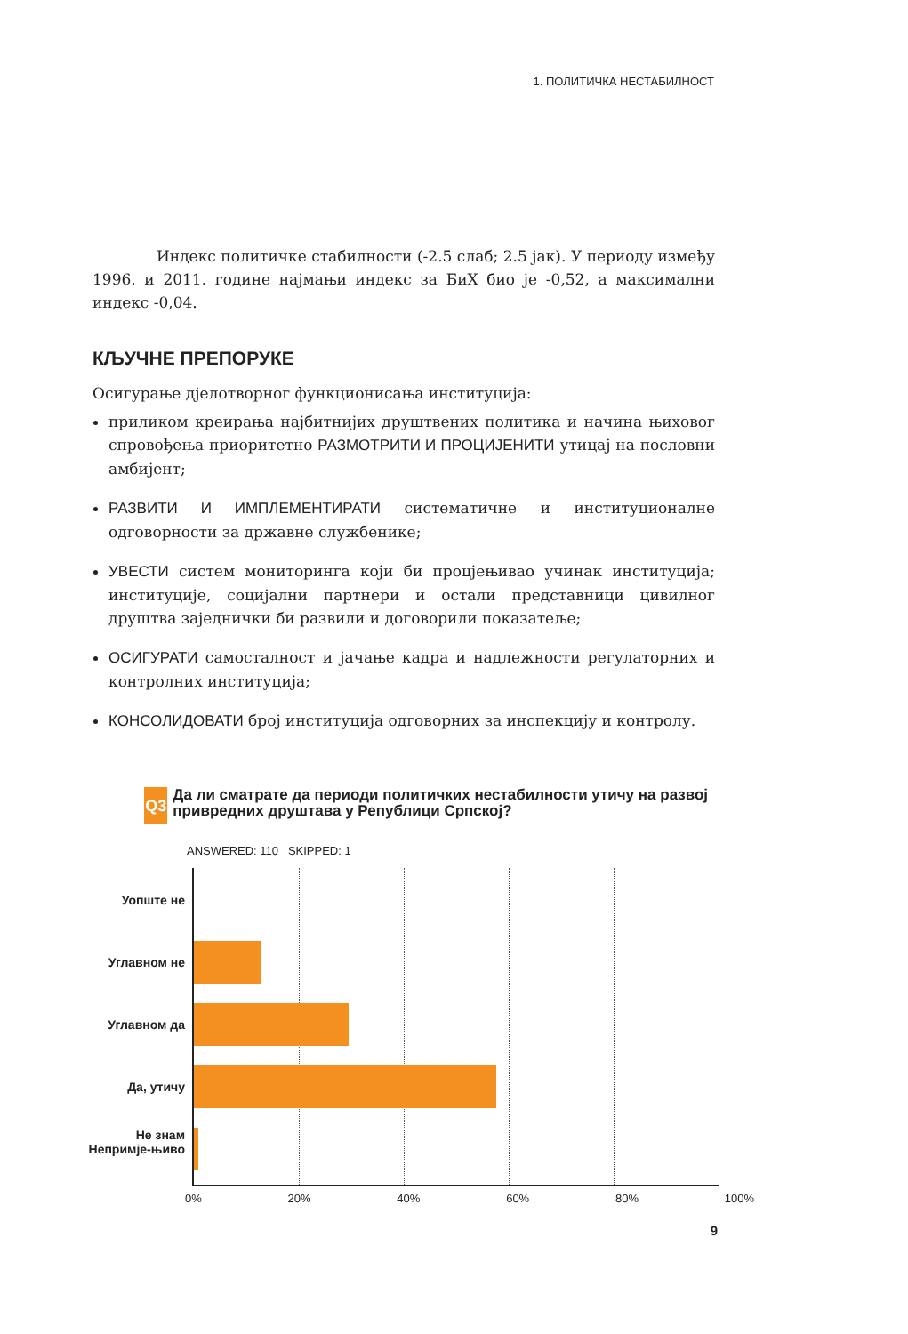1. ПОЛИТИЧКА НЕСТАБИЛНОСТ
Индекс политичке стабилности (-2.5 слаб; 2.5 јак). У периоду између 1996. и 2011. године најмањи индекс за БиХ био је -0,52, а максимални индекс -0,04.
КЉУЧНЕ ПРЕПОРУКЕ
Осигурање дјелотворног функционисања институција:
приликом креирања најбитнијих друштвених политика и начина њиховог спровођења приоритетно РАЗМОТРИТИ И ПРОЦИЈЕНИТИ утицај на пословни амбијент;
РАЗВИТИ И ИМПЛЕМЕНТИРАТИ систематичне и институционалне одговорности за државне службенике;
УВЕСТИ систем мониторинга који би процјењивао учинак институција; институције, социјални партнери и остали представници цивилног друштва заједнички би развили и договорили показатеље;
ОСИГУРАТИ самосталност и јачање кадра и надлежности регулаторних и контролних институција;
КОНСОЛИДОВАТИ број институција одговорних за инспекцију и контролу.
Q3
Да ли сматрате да периоди политичких нестабилности утичу на развој привредних друштава у Републици Српској?
ANSWERED: 110 SKIPPED: 1
Уопште не
Углавном не
Углавном да
Да, утичу
Не знам Непримје-њиво
0% 20% 40% 60% 80% 100%
9